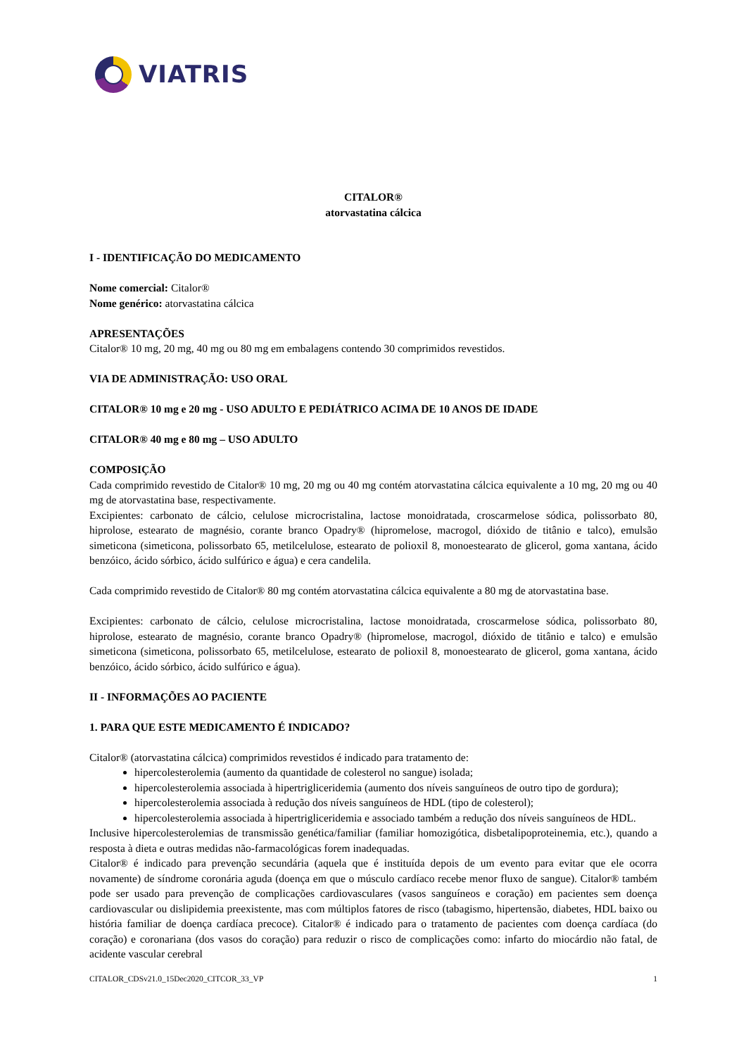VIATRIS
CITALOR®
atorvastatina cálcica
I - IDENTIFICAÇÃO DO MEDICAMENTO
Nome comercial: Citalor®
Nome genérico: atorvastatina cálcica
APRESENTAÇÕES
Citalor® 10 mg, 20 mg, 40 mg ou 80 mg em embalagens contendo 30 comprimidos revestidos.
VIA DE ADMINISTRAÇÃO: USO ORAL
CITALOR® 10 mg e 20 mg - USO ADULTO E PEDIÁTRICO ACIMA DE 10 ANOS DE IDADE
CITALOR® 40 mg e 80 mg – USO ADULTO
COMPOSIÇÃO
Cada comprimido revestido de Citalor® 10 mg, 20 mg ou 40 mg contém atorvastatina cálcica equivalente a 10 mg, 20 mg ou 40 mg de atorvastatina base, respectivamente.
Excipientes: carbonato de cálcio, celulose microcristalina, lactose monoidratada, croscarmelose sódica, polissorbato 80, hiprolose, estearato de magnésio, corante branco Opadry® (hipromelose, macrogol, dióxido de titânio e talco), emulsão simeticona (simeticona, polissorbato 65, metilcelulose, estearato de polioxil 8, monoestearato de glicerol, goma xantana, ácido benzóico, ácido sórbico, ácido sulfúrico e água) e cera candelila.
Cada comprimido revestido de Citalor® 80 mg contém atorvastatina cálcica equivalente a 80 mg de atorvastatina base.
Excipientes: carbonato de cálcio, celulose microcristalina, lactose monoidratada, croscarmelose sódica, polissorbato 80, hiprolose, estearato de magnésio, corante branco Opadry® (hipromelose, macrogol, dióxido de titânio e talco) e emulsão simeticona (simeticona, polissorbato 65, metilcelulose, estearato de polioxil 8, monoestearato de glicerol, goma xantana, ácido benzóico, ácido sórbico, ácido sulfúrico e água).
II - INFORMAÇÕES AO PACIENTE
1. PARA QUE ESTE MEDICAMENTO É INDICADO?
Citalor® (atorvastatina cálcica) comprimidos revestidos é indicado para tratamento de:
hipercolesterolemia (aumento da quantidade de colesterol no sangue) isolada;
hipercolesterolemia associada à hipertrigliceridemia (aumento dos níveis sanguíneos de outro tipo de gordura);
hipercolesterolemia associada à redução dos níveis sanguíneos de HDL (tipo de colesterol);
hipercolesterolemia associada à hipertrigliceridemia e associado também a redução dos níveis sanguíneos de HDL.
Inclusive hipercolesterolemias de transmissão genética/familiar (familiar homozigótica, disbetalipoproteinemia, etc.), quando a resposta à dieta e outras medidas não-farmacológicas forem inadequadas.
Citalor® é indicado para prevenção secundária (aquela que é instituída depois de um evento para evitar que ele ocorra novamente) de síndrome coronária aguda (doença em que o músculo cardíaco recebe menor fluxo de sangue). Citalor® também pode ser usado para prevenção de complicações cardiovasculares (vasos sanguíneos e coração) em pacientes sem doença cardiovascular ou dislipidemia preexistente, mas com múltiplos fatores de risco (tabagismo, hipertensão, diabetes, HDL baixo ou história familiar de doença cardíaca precoce). Citalor® é indicado para o tratamento de pacientes com doença cardíaca (do coração) e coronariana (dos vasos do coração) para reduzir o risco de complicações como: infarto do miocárdio não fatal, de acidente vascular cerebral
CITALOR_CDSv21.0_15Dec2020_CITCOR_33_VP 1